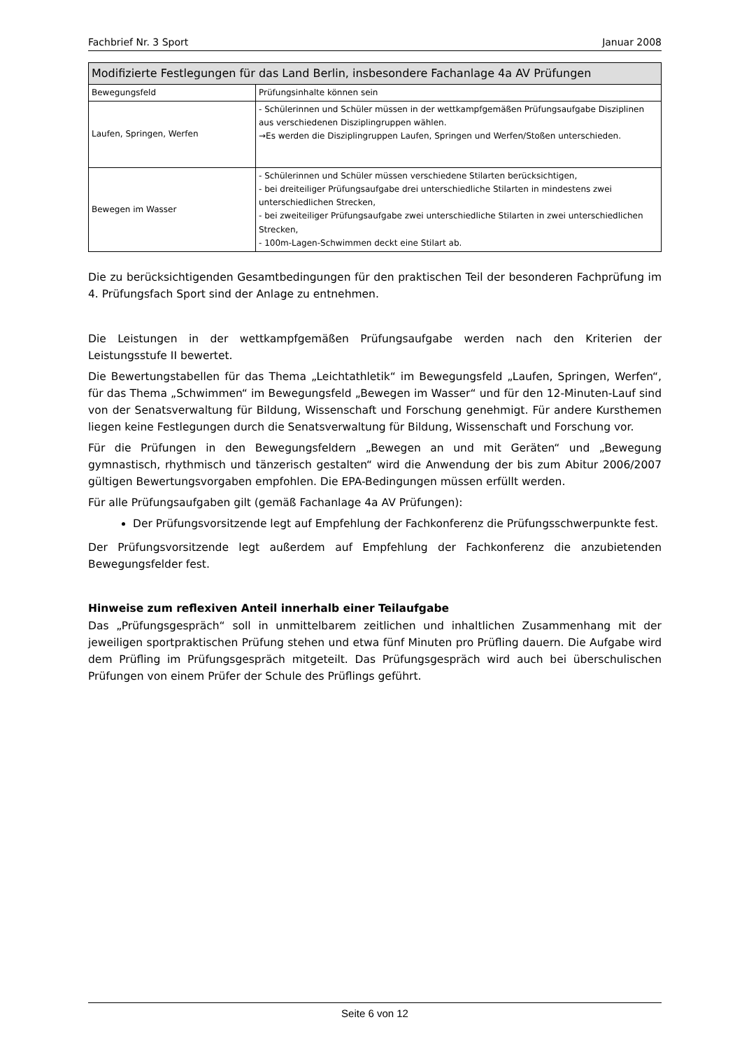Fachbrief Nr. 3 Sport Januar 2008
| Modifizierte Festlegungen für das Land Berlin, insbesondere Fachanlage 4a AV Prüfungen | |
| --- | --- |
| Bewegungsfeld | Prüfungsinhalte können sein |
| Laufen, Springen, Werfen | - Schülerinnen und Schüler müssen in der wettkampfgemäßen Prüfungsaufgabe Disziplinen aus verschiedenen Disziplingruppen wählen. →Es werden die Disziplingruppen Laufen, Springen und Werfen/Stoßen unterschieden. |
| Bewegen im Wasser | - Schülerinnen und Schüler müssen verschiedene Stilarten berücksichtigen, - bei dreiteiliger Prüfungsaufgabe drei unterschiedliche Stilarten in mindestens zwei unterschiedlichen Strecken, - bei zweiteiliger Prüfungsaufgabe zwei unterschiedliche Stilarten in zwei unterschiedlichen Strecken, - 100m-Lagen-Schwimmen deckt eine Stilart ab. |
Die zu berücksichtigenden Gesamtbedingungen für den praktischen Teil der besonderen Fachprüfung im 4. Prüfungsfach Sport sind der Anlage zu entnehmen.
Die Leistungen in der wettkampfgemäßen Prüfungsaufgabe werden nach den Kriterien der Leistungsstufe II bewertet.
Die Bewertungstabellen für das Thema „Leichtathletik“ im Bewegungsfeld „Laufen, Springen, Werfen“, für das Thema „Schwimmen“ im Bewegungsfeld „Bewegen im Wasser“ und für den 12-Minuten-Lauf sind von der Senatsverwaltung für Bildung, Wissenschaft und Forschung genehmigt. Für andere Kursthemen liegen keine Festlegungen durch die Senatsverwaltung für Bildung, Wissenschaft und Forschung vor.
Für die Prüfungen in den Bewegungsfeldern „Bewegen an und mit Geräten“ und „Bewegung gymnastisch, rhythmisch und tänzerisch gestalten“ wird die Anwendung der bis zum Abitur 2006/2007 gültigen Bewertungsvorgaben empfohlen. Die EPA-Bedingungen müssen erfüllt werden.
Für alle Prüfungsaufgaben gilt (gemäß Fachanlage 4a AV Prüfungen):
Der Prüfungsvorsitzende legt auf Empfehlung der Fachkonferenz die Prüfungsschwerpunkte fest.
Der Prüfungsvorsitzende legt außerdem auf Empfehlung der Fachkonferenz die anzubietenden Bewegungsfelder fest.
Hinweise zum reflexiven Anteil innerhalb einer Teilaufgabe
Das „Prüfungsgespräch“ soll in unmittelbarem zeitlichen und inhaltlichen Zusammenhang mit der jeweiligen sportpraktischen Prüfung stehen und etwa fünf Minuten pro Prüfling dauern. Die Aufgabe wird dem Prüfling im Prüfungsgespräch mitgeteilt. Das Prüfungsgespräch wird auch bei überschulischen Prüfungen von einem Prüfer der Schule des Prüflings geführt.
Seite 6 von 12